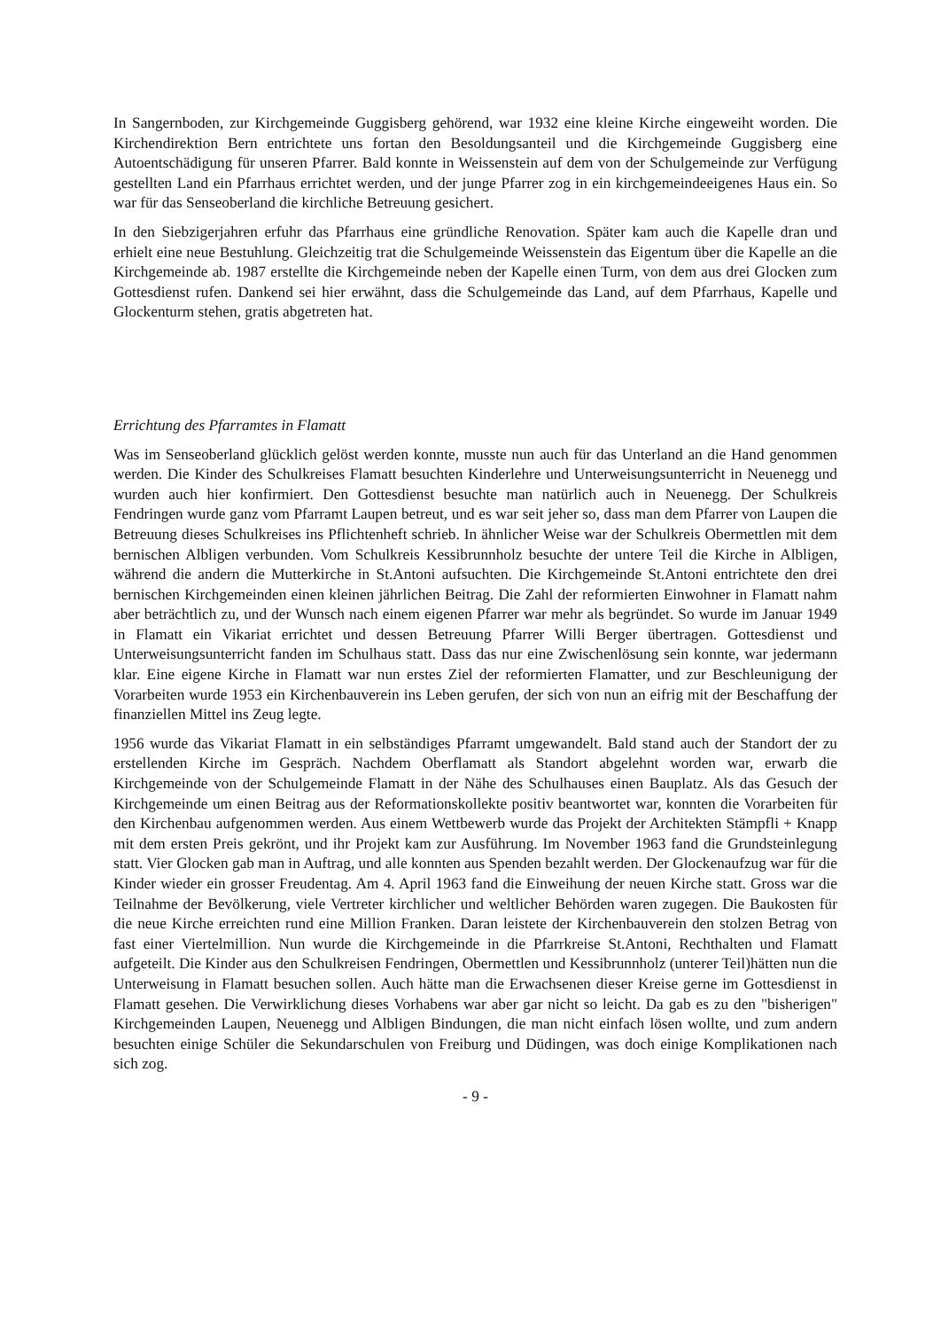In Sangernboden, zur Kirchgemeinde Guggisberg gehörend, war 1932 eine kleine Kirche eingeweiht worden. Die Kirchendirektion Bern entrichtete uns fortan den Besoldungsanteil und die Kirchgemeinde Guggisberg eine Autoentschädigung für unseren Pfarrer. Bald konnte in Weissenstein auf dem von der Schulgemeinde zur Verfügung gestellten Land ein Pfarrhaus errichtet werden, und der junge Pfarrer zog in ein kirchgemeindeeigenes Haus ein. So war für das Senseoberland die kirchliche Betreuung gesichert.
In den Siebzigerjahren erfuhr das Pfarrhaus eine gründliche Renovation. Später kam auch die Kapelle dran und erhielt eine neue Bestuhlung. Gleichzeitig trat die Schulgemeinde Weissenstein das Eigentum über die Kapelle an die Kirchgemeinde ab. 1987 erstellte die Kirchgemeinde neben der Kapelle einen Turm, von dem aus drei Glocken zum Gottesdienst rufen. Dankend sei hier erwähnt, dass die Schulgemeinde das Land, auf dem Pfarrhaus, Kapelle und Glockenturm stehen, gratis abgetreten hat.
Errichtung des Pfarramtes in Flamatt
Was im Senseoberland glücklich gelöst werden konnte, musste nun auch für das Unterland an die Hand genommen werden. Die Kinder des Schulkreises Flamatt besuchten Kinderlehre und Unterweisungsunterricht in Neuenegg und wurden auch hier konfirmiert. Den Gottesdienst besuchte man natürlich auch in Neuenegg. Der Schulkreis Fendringen wurde ganz vom Pfarramt Laupen betreut, und es war seit jeher so, dass man dem Pfarrer von Laupen die Betreuung dieses Schulkreises ins Pflichtenheft schrieb. In ähnlicher Weise war der Schulkreis Obermettlen mit dem bernischen Albligen verbunden. Vom Schulkreis Kessibrunnholz besuchte der untere Teil die Kirche in Albligen, während die andern die Mutterkirche in St.Antoni aufsuchten. Die Kirchgemeinde St.Antoni entrichtete den drei bernischen Kirchgemeinden einen kleinen jährlichen Beitrag. Die Zahl der reformierten Einwohner in Flamatt nahm aber beträchtlich zu, und der Wunsch nach einem eigenen Pfarrer war mehr als begründet. So wurde im Januar 1949 in Flamatt ein Vikariat errichtet und dessen Betreuung Pfarrer Willi Berger übertragen. Gottesdienst und Unterweisungsunterricht fanden im Schulhaus statt. Dass das nur eine Zwischenlösung sein konnte, war jedermann klar. Eine eigene Kirche in Flamatt war nun erstes Ziel der reformierten Flamatter, und zur Beschleunigung der Vorarbeiten wurde 1953 ein Kirchenbauverein ins Leben gerufen, der sich von nun an eifrig mit der Beschaffung der finanziellen Mittel ins Zeug legte.
1956 wurde das Vikariat Flamatt in ein selbständiges Pfarramt umgewandelt. Bald stand auch der Standort der zu erstellenden Kirche im Gespräch. Nachdem Oberflamatt als Standort abgelehnt worden war, erwarb die Kirchgemeinde von der Schulgemeinde Flamatt in der Nähe des Schulhauses einen Bauplatz. Als das Gesuch der Kirchgemeinde um einen Beitrag aus der Reformationskollekte positiv beantwortet war, konnten die Vorarbeiten für den Kirchenbau aufgenommen werden. Aus einem Wettbewerb wurde das Projekt der Architekten Stämpfli + Knapp mit dem ersten Preis gekrönt, und ihr Projekt kam zur Ausführung. Im November 1963 fand die Grundsteinlegung statt. Vier Glocken gab man in Auftrag, und alle konnten aus Spenden bezahlt werden. Der Glockenaufzug war für die Kinder wieder ein grosser Freudentag. Am 4. April 1963 fand die Einweihung der neuen Kirche statt. Gross war die Teilnahme der Bevölkerung, viele Vertreter kirchlicher und weltlicher Behörden waren zugegen. Die Baukosten für die neue Kirche erreichten rund eine Million Franken. Daran leistete der Kirchenbauverein den stolzen Betrag von fast einer Viertelmillion. Nun wurde die Kirchgemeinde in die Pfarrkreise St.Antoni, Rechthalten und Flamatt aufgeteilt. Die Kinder aus den Schulkreisen Fendringen, Obermettlen und Kessibrunnholz (unterer Teil)hätten nun die Unterweisung in Flamatt besuchen sollen. Auch hätte man die Erwachsenen dieser Kreise gerne im Gottesdienst in Flamatt gesehen. Die Verwirklichung dieses Vorhabens war aber gar nicht so leicht. Da gab es zu den "bisherigen" Kirchgemeinden Laupen, Neuenegg und Albligen Bindungen, die man nicht einfach lösen wollte, und zum andern besuchten einige Schüler die Sekundarschulen von Freiburg und Düdingen, was doch einige Komplikationen nach sich zog.
- 9 -